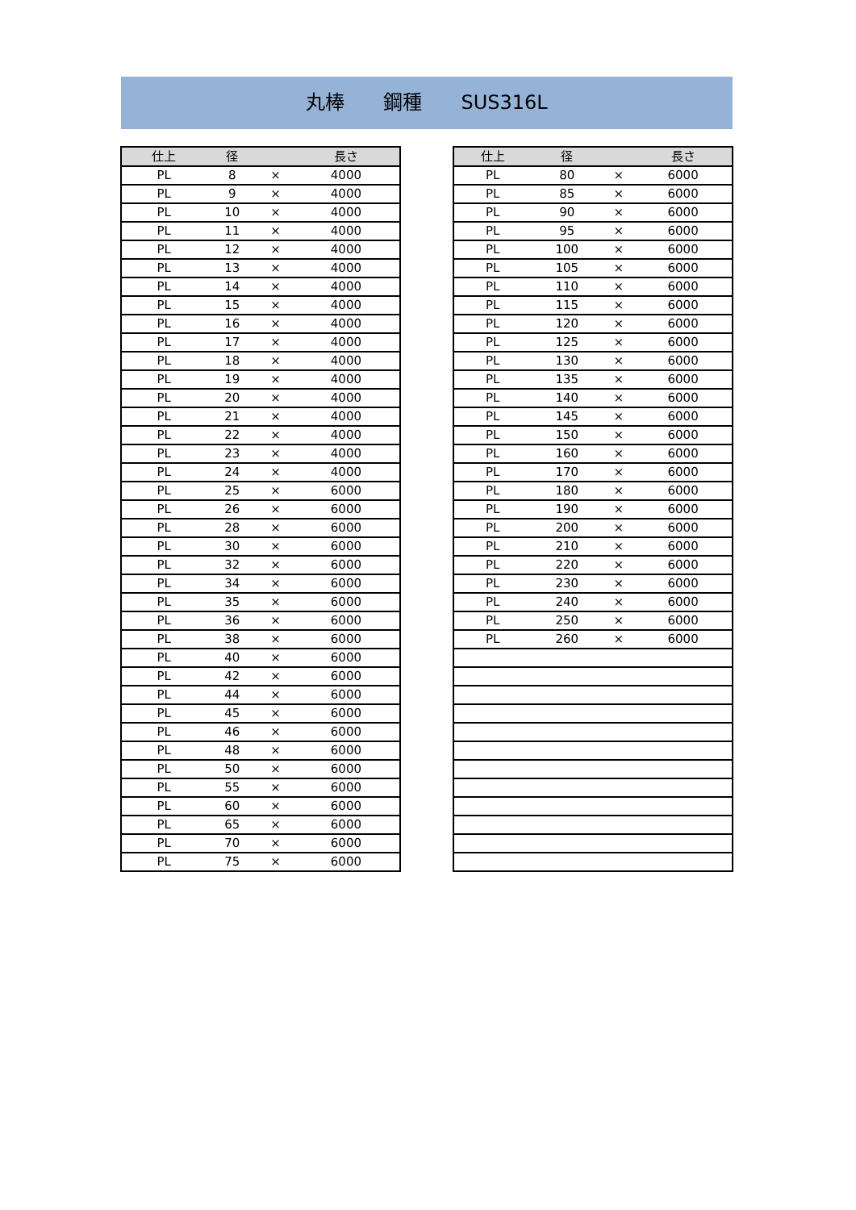丸棒　　鋼種　　SUS316L
| 仕上 | 径 | | 長さ |
| --- | --- | --- | --- |
| PL | 8 | × | 4000 |
| PL | 9 | × | 4000 |
| PL | 10 | × | 4000 |
| PL | 11 | × | 4000 |
| PL | 12 | × | 4000 |
| PL | 13 | × | 4000 |
| PL | 14 | × | 4000 |
| PL | 15 | × | 4000 |
| PL | 16 | × | 4000 |
| PL | 17 | × | 4000 |
| PL | 18 | × | 4000 |
| PL | 19 | × | 4000 |
| PL | 20 | × | 4000 |
| PL | 21 | × | 4000 |
| PL | 22 | × | 4000 |
| PL | 23 | × | 4000 |
| PL | 24 | × | 4000 |
| PL | 25 | × | 6000 |
| PL | 26 | × | 6000 |
| PL | 28 | × | 6000 |
| PL | 30 | × | 6000 |
| PL | 32 | × | 6000 |
| PL | 34 | × | 6000 |
| PL | 35 | × | 6000 |
| PL | 36 | × | 6000 |
| PL | 38 | × | 6000 |
| PL | 40 | × | 6000 |
| PL | 42 | × | 6000 |
| PL | 44 | × | 6000 |
| PL | 45 | × | 6000 |
| PL | 46 | × | 6000 |
| PL | 48 | × | 6000 |
| PL | 50 | × | 6000 |
| PL | 55 | × | 6000 |
| PL | 60 | × | 6000 |
| PL | 65 | × | 6000 |
| PL | 70 | × | 6000 |
| PL | 75 | × | 6000 |
| 仕上 | 径 | | 長さ |
| --- | --- | --- | --- |
| PL | 80 | × | 6000 |
| PL | 85 | × | 6000 |
| PL | 90 | × | 6000 |
| PL | 95 | × | 6000 |
| PL | 100 | × | 6000 |
| PL | 105 | × | 6000 |
| PL | 110 | × | 6000 |
| PL | 115 | × | 6000 |
| PL | 120 | × | 6000 |
| PL | 125 | × | 6000 |
| PL | 130 | × | 6000 |
| PL | 135 | × | 6000 |
| PL | 140 | × | 6000 |
| PL | 145 | × | 6000 |
| PL | 150 | × | 6000 |
| PL | 160 | × | 6000 |
| PL | 170 | × | 6000 |
| PL | 180 | × | 6000 |
| PL | 190 | × | 6000 |
| PL | 200 | × | 6000 |
| PL | 210 | × | 6000 |
| PL | 220 | × | 6000 |
| PL | 230 | × | 6000 |
| PL | 240 | × | 6000 |
| PL | 250 | × | 6000 |
| PL | 260 | × | 6000 |